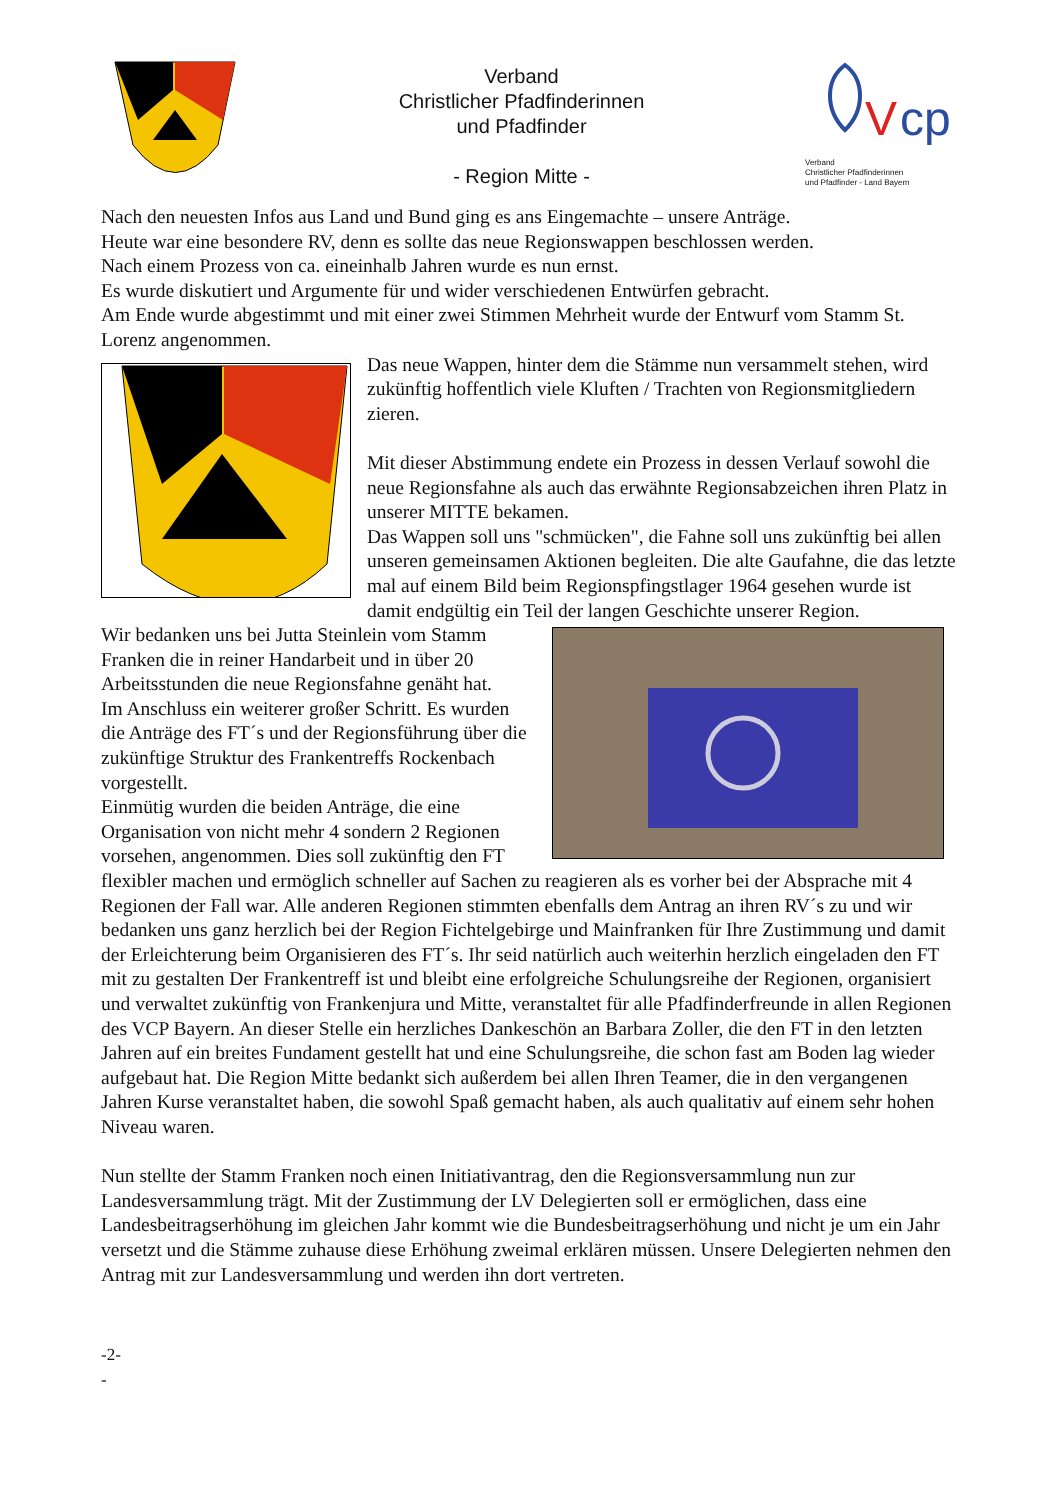Verband
Christlicher Pfadfinderinnen
und Pfadfinder
- Region Mitte -
V
cp
Verband
Christlicher Pfadfinderinnen
und Pfadfinder - Land Bayern
Nach den neuesten Infos aus Land und Bund ging es ans Eingemachte – unsere Anträge.
Heute war eine besondere RV, denn es sollte das neue Regionswappen beschlossen werden.
Nach einem Prozess von ca. eineinhalb Jahren wurde es nun ernst.
Es wurde diskutiert und Argumente für und wider verschiedenen Entwürfen gebracht.
Am Ende wurde abgestimmt und mit einer zwei Stimmen Mehrheit wurde der Entwurf vom Stamm St. Lorenz angenommen.
Das neue Wappen, hinter dem die Stämme nun versammelt stehen, wird zukünftig hoffentlich viele Kluften / Trachten von Regionsmitgliedern zieren.
Mit dieser Abstimmung endete ein Prozess in dessen Verlauf sowohl die neue Regionsfahne als auch das erwähnte Regionsabzeichen ihren Platz in unserer MITTE bekamen.
Das Wappen soll uns "schmücken", die Fahne soll uns zukünftig bei allen unseren gemeinsamen Aktionen begleiten. Die alte Gaufahne, die das letzte mal auf einem Bild beim Regionspfingstlager 1964 gesehen wurde ist damit endgültig ein Teil der langen Geschichte unserer Region.
Wir bedanken uns bei Jutta Steinlein vom Stamm Franken die in reiner Handarbeit und in über 20 Arbeitsstunden die neue Regionsfahne genäht hat.
Im Anschluss ein weiterer großer Schritt. Es wurden die Anträge des FT´s und der Regionsführung über die zukünftige Struktur des Frankentreffs Rockenbach vorgestellt.
Einmütig wurden die beiden Anträge, die eine Organisation von nicht mehr 4 sondern 2 Regionen vorsehen, angenommen. Dies soll zukünftig den FT flexibler machen und ermöglich schneller auf Sachen zu reagieren als es vorher bei der Absprache mit 4 Regionen der Fall war. Alle anderen Regionen stimmten ebenfalls dem Antrag an ihren RV´s zu und wir bedanken uns ganz herzlich bei der Region Fichtelgebirge und Mainfranken für Ihre Zustimmung und damit der Erleichterung beim Organisieren des FT´s. Ihr seid natürlich auch weiterhin herzlich eingeladen den FT mit zu gestalten Der Frankentreff ist und bleibt eine erfolgreiche Schulungsreihe der Regionen, organisiert und verwaltet zukünftig von Frankenjura und Mitte, veranstaltet für alle Pfadfinderfreunde in allen Regionen des VCP Bayern. An dieser Stelle ein herzliches Dankeschön an Barbara Zoller, die den FT in den letzten Jahren auf ein breites Fundament gestellt hat und eine Schulungsreihe, die schon fast am Boden lag wieder aufgebaut hat. Die Region Mitte bedankt sich außerdem bei allen Ihren Teamer, die in den vergangenen Jahren Kurse veranstaltet haben, die sowohl Spaß gemacht haben, als auch qualitativ auf einem sehr hohen Niveau waren.
Nun stellte der Stamm Franken noch einen Initiativantrag, den die Regionsversammlung nun zur Landesversammlung trägt. Mit der Zustimmung der LV Delegierten soll er ermöglichen, dass eine Landesbeitragserhöhung im gleichen Jahr kommt wie die Bundesbeitragserhöhung und nicht je um ein Jahr versetzt und die Stämme zuhause diese Erhöhung zweimal erklären müssen. Unsere Delegierten nehmen den Antrag mit zur Landesversammlung und werden ihn dort vertreten.
-2-
-